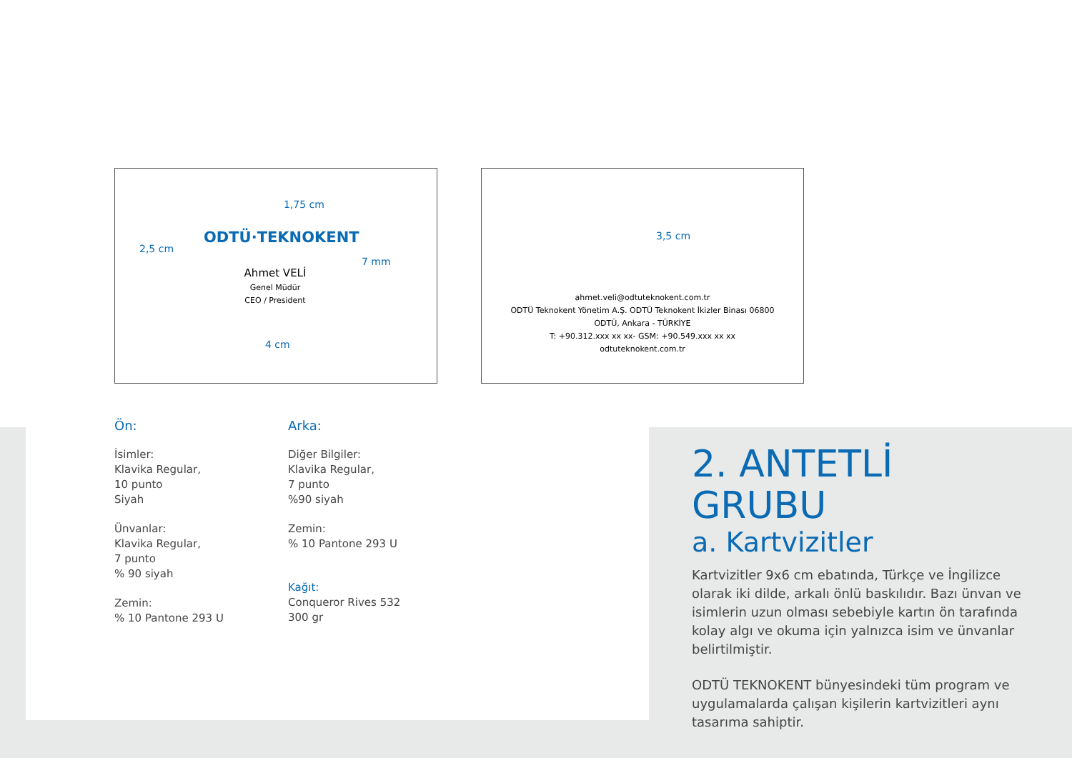1,75 cm
ODTÜ·TEKNOKENT
2,5 cm
7 mm
Ahmet VELİ
Genel Müdür
CEO / President
4 cm
3,5 cm
ahmet.veli@odtuteknokent.com.tr
ODTÜ Teknokent Yönetim A.Ş. ODTÜ Teknokent İkizler Binası 06800
ODTÜ, Ankara - TÜRKİYE
T: +90.312.xxx xx xx- GSM: +90.549.xxx xx xx
odtuteknokent.com.tr
Ön:
İsimler:
Klavika Regular,
10 punto
Siyah
Ünvanlar:
Klavika Regular,
7 punto
% 90 siyah
Zemin:
% 10 Pantone 293 U
Arka:
Diğer Bilgiler:
Klavika Regular,
7 punto
%90 siyah
Zemin:
% 10 Pantone 293 U
Kağıt:
Conqueror Rives 532
300 gr
2. ANTETLİ GRUBU
a. Kartvizitler
Kartvizitler 9x6 cm ebatında, Türkçe ve İngilizce olarak iki dilde, arkalı önlü baskılıdır. Bazı ünvan ve isimlerin uzun olması sebebiyle kartın ön tarafında kolay algı ve okuma için yalnızca isim ve ünvanlar belirtilmiştir.
ODTÜ TEKNOKENT bünyesindeki tüm program ve uygulamalarda çalışan kişilerin kartvizitleri aynı tasarıma sahiptir.